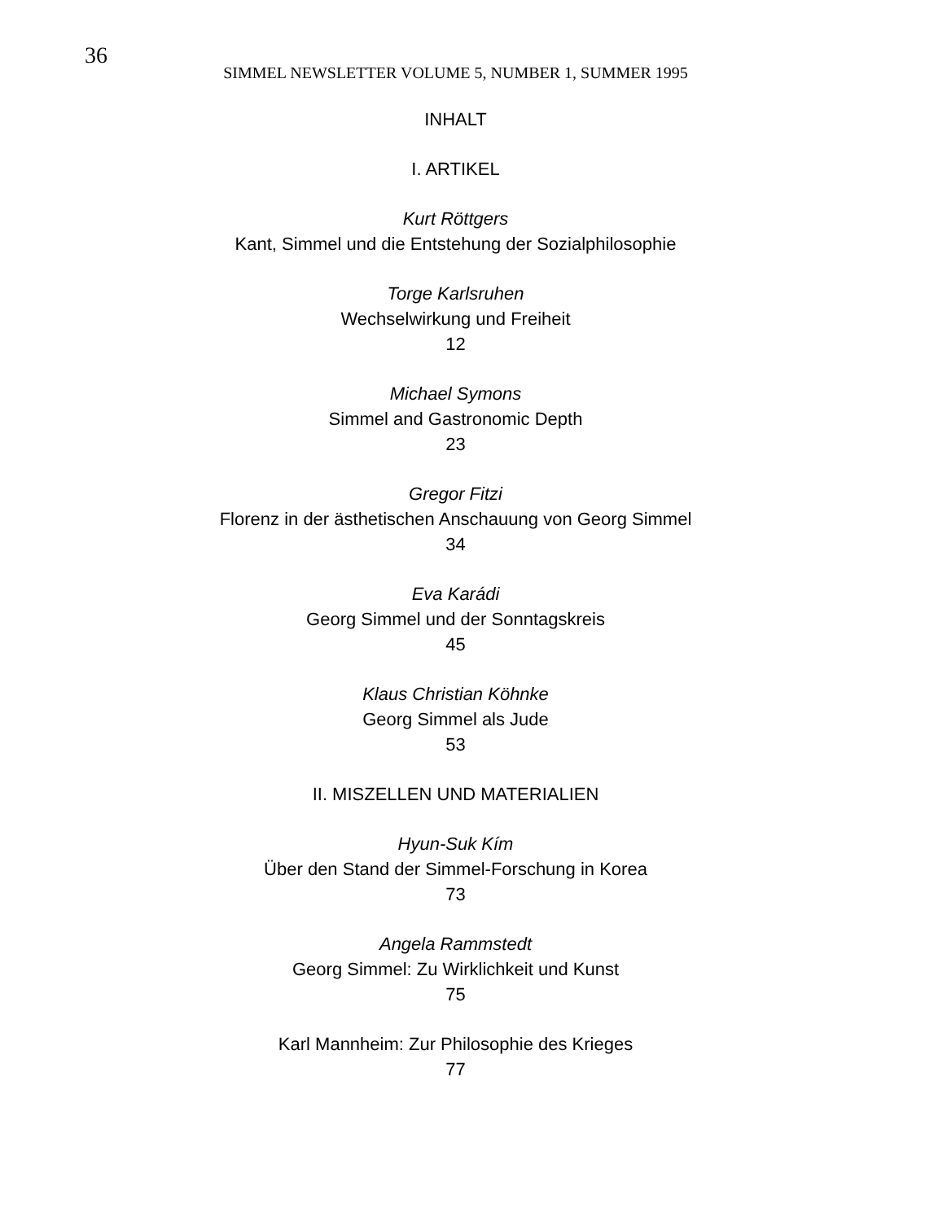36
SIMMEL NEWSLETTER VOLUME 5, NUMBER 1, SUMMER 1995
INHALT
I. ARTIKEL
Kurt Röttgers
Kant, Simmel und die Entstehung der Sozialphilosophie
Torge Karlsruhen
Wechselwirkung und Freiheit
12
Michael Symons
Simmel and Gastronomic Depth
23
Gregor Fitzi
Florenz in der ästhetischen Anschauung von Georg Simmel
34
Eva Karádi
Georg Simmel und der Sonntagskreis
45
Klaus Christian Köhnke
Georg Simmel als Jude
53
II. MISZELLEN UND MATERIALIEN
Hyun-Suk Kím
Über den Stand der Simmel-Forschung in Korea
73
Angela Rammstedt
Georg Simmel: Zu Wirklichkeit und Kunst
75
Karl Mannheim: Zur Philosophie des Krieges
77